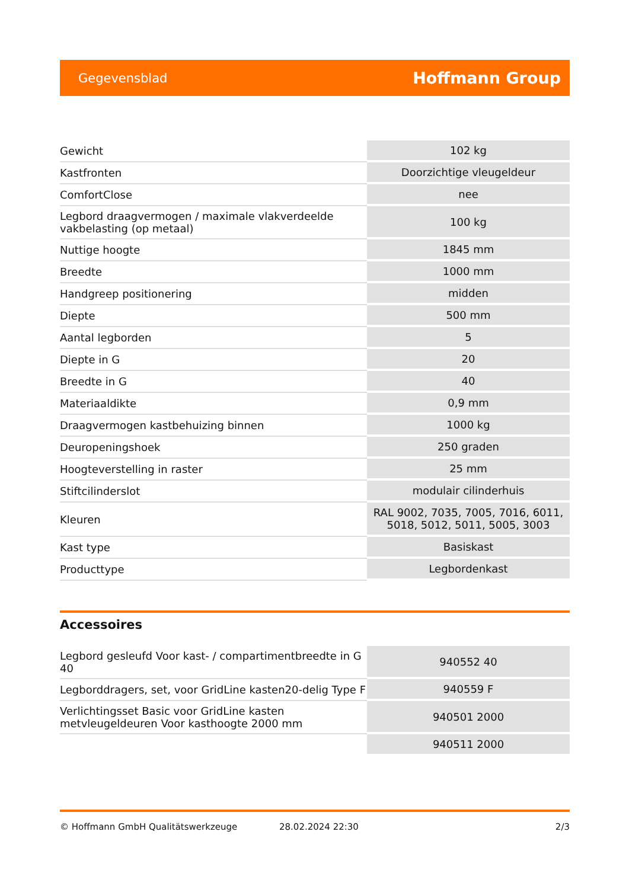Gegevensblad Hoffmann Group
| Gewicht | 102 kg |
| Kastfronten | Doorzichtige vleugeldeur |
| ComfortClose | nee |
| Legbord draagvermogen / maximale vlakverdeelde vakbelasting (op metaal) | 100 kg |
| Nuttige hoogte | 1845 mm |
| Breedte | 1000 mm |
| Handgreep positionering | midden |
| Diepte | 500 mm |
| Aantal legborden | 5 |
| Diepte in G | 20 |
| Breedte in G | 40 |
| Materiaaldikte | 0,9 mm |
| Draagvermogen kastbehuizing binnen | 1000 kg |
| Deuropeningshoek | 250 graden |
| Hoogteverstelling in raster | 25 mm |
| Stiftcilinderslot | modulair cilinderhuis |
| Kleuren | RAL 9002, 7035, 7005, 7016, 6011, 5018, 5012, 5011, 5005, 3003 |
| Kast type | Basiskast |
| Producttype | Legbordenkast |
Accessoires
| Legbord gesleufd Voor kast- / compartimentbreedte in G 40 | 940552 40 |
| Legborddragers, set, voor GridLine kasten20-delig Type F | 940559 F |
| Verlichtingsset Basic voor GridLine kasten metvleugeldeuren Voor kasthoogte 2000 mm | 940501 2000 |
| | 940511 2000 |
© Hoffmann GmbH Qualitätswerkzeuge 28.02.2024 22:30 2/3